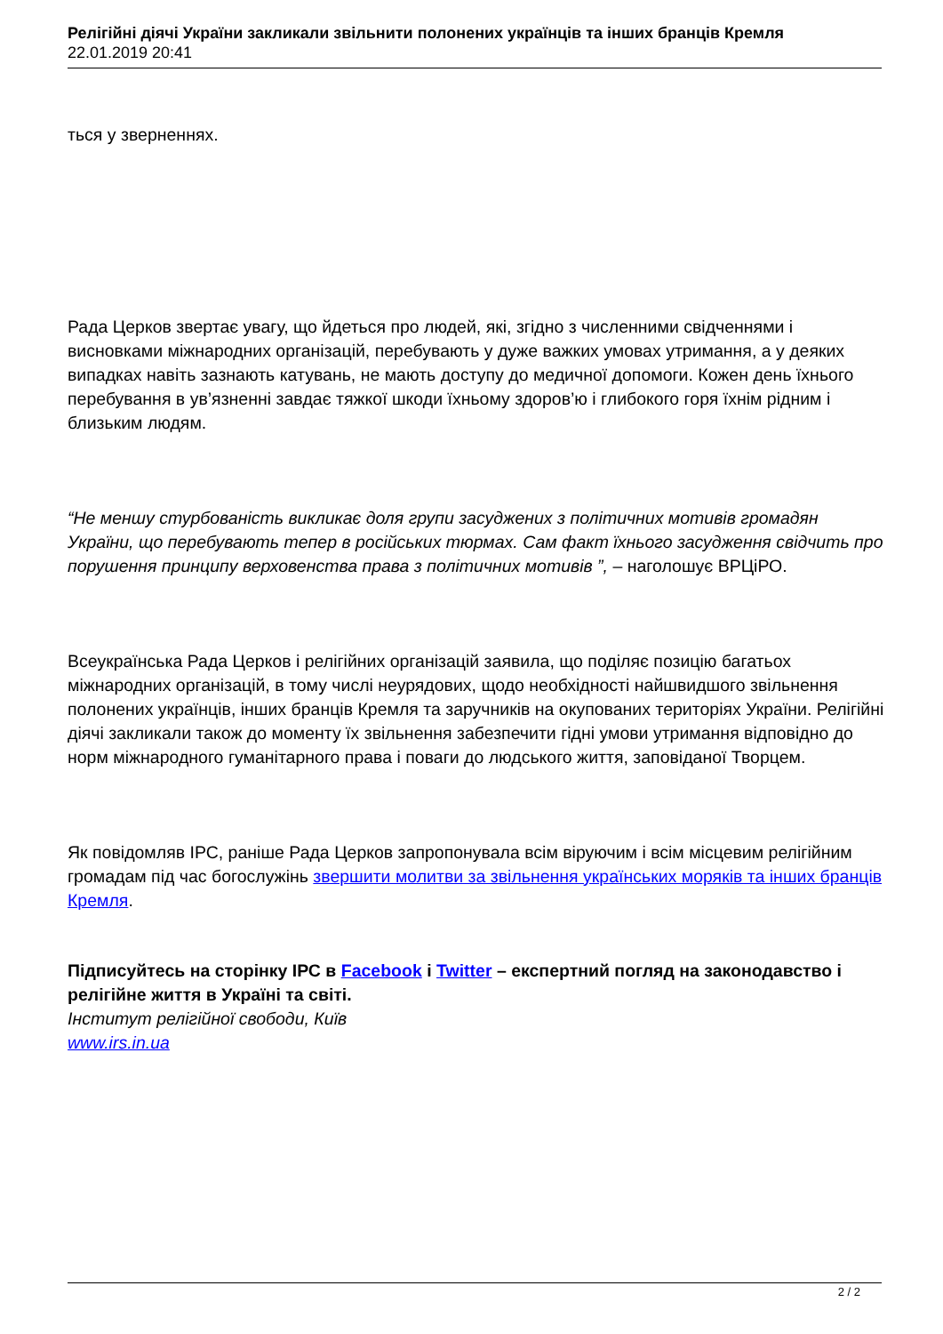Релігійні діячі України закликали звільнити полонених українців та інших бранців Кремля
22.01.2019 20:41
ться у зверненнях.
Рада Церков звертає увагу, що йдеться про людей, які, згідно з численними свідченнями і висновками міжнародних організацій, перебувають у дуже важких умовах утримання, а у деяких випадках навіть зазнають катувань, не мають доступу до медичної допомоги. Кожен день їхнього перебування в ув’язненні завдає тяжкої шкоди їхньому здоров’ю і глибокого горя їхнім рідним і близьким людям.
“Не меншу стурбованість викликає доля групи засуджених з політичних мотивів громадян України, що перебувають тепер в російських тюрмах. Сам факт їхнього засудження свідчить про порушення принципу верховенства права з політичних мотивів ”, – наголошує ВРЦіРО.
Всеукраїнська Рада Церков і релігійних організацій заявила, що поділяє позицію багатьох міжнародних організацій, в тому числі неурядових, щодо необхідності найшвидшого звільнення полонених українців, інших бранців Кремля та заручників на окупованих територіях України. Релігійні діячі закликали також до моменту їх звільнення забезпечити гідні умови утримання відповідно до норм міжнародного гуманітарного права і поваги до людського життя, заповіданої Творцем.
Як повідомляв ІРС, раніше Рада Церков запропонувала всім віруючим і всім місцевим релігійним громадам під час богослужінь звершити молитви за звільнення українських моряків та інших бранців Кремля.
Підписуйтесь на сторінку ІРС в Facebook і Twitter – експертний погляд на законодавство і релігійне життя в Україні та світі.
Інститут релігійної свободи, Київ
www.irs.in.ua
2 / 2